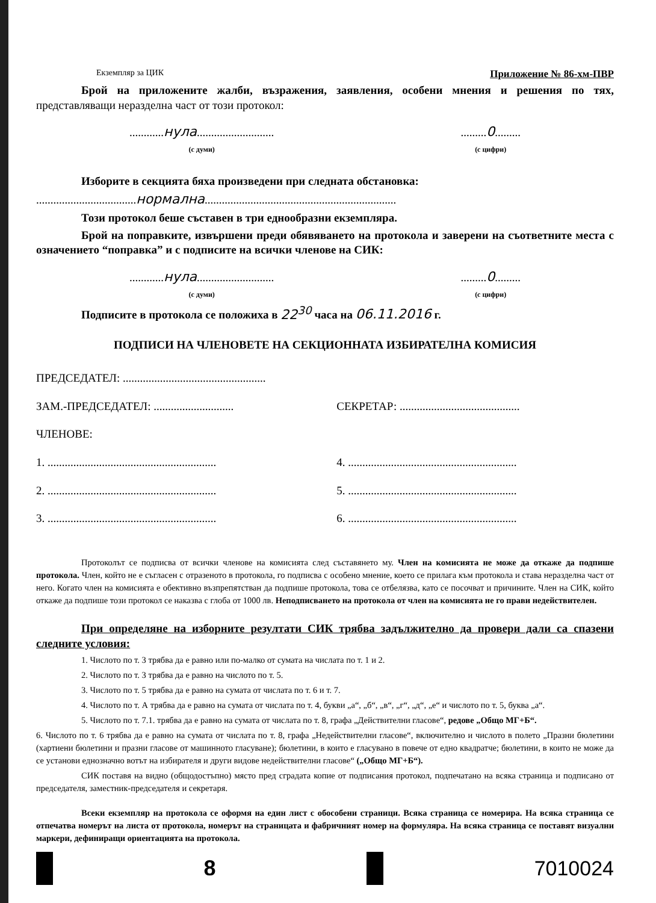Екземпляр за ЦИК Приложение № 86-хм-ПВР
Брой на приложените жалби, възражения, заявления, особени мнения и решения по тях, представляващи неразделна част от този протокол:
............нула...........................
(с думи)
.........0.........
(с цифри)
Изборите в секцията бяха произведени при следната обстановка:
...................................нормална...................................................................
Този протокол беше съставен в три еднообразни екземпляра.
Брой на поправките, извършени преди обявяването на протокола и заверени на съответните места с означението “поправка” и с подписите на всички членове на СИК:
............нула...........................
(с думи)
.........0.........
(с цифри)
Подписите в протокола се положиха в 22<sup>30</sup> часа на 06.11.2016 г.
ПОДПИСИ НА ЧЛЕНОВЕТЕ НА СЕКЦИОННАТА ИЗБИРАТЕЛНА КОМИСИЯ
ПРЕДСЕДАТЕЛ: ..................................................
ЗАМ.-ПРЕДСЕДАТЕЛ: ............................ СЕКРЕТАР: ..........................................
ЧЛЕНОВЕ:
1. ........................................................... 4. ...........................................................
2. ........................................................... 5. ...........................................................
3. ........................................................... 6. ...........................................................
Протоколът се подписва от всички членове на комисията след съставянето му. Член на комисията не може да откаже да подпише протокола. Член, който не е съгласен с отразеното в протокола, го подписва с особено мнение, което се прилага към протокола и става неразделна част от него. Когато член на комисията е обективно възпрепятстван да подпише протокола, това се отбелязва, като се посочват и причините. Член на СИК, който откаже да подпише този протокол се наказва с глоба от 1000 лв. Неподписването на протокола от член на комисията не го прави недействителен.
При определяне на изборните резултати СИК трябва задължително да провери дали са спазени следните условия:
1. Числото по т. 3 трябва да е равно или по-малко от сумата на числата по т. 1 и 2.
2. Числото по т. 3 трябва да е равно на числото по т. 5.
3. Числото по т. 5 трябва да е равно на сумата от числата по т. 6 и т. 7.
4. Числото по т. А трябва да е равно на сумата от числата по т. 4, букви „а“, „б“, „в“, „г“, „д“, „е“ и числото по т. 5, буква „а“.
5. Числото по т. 7.1. трябва да е равно на сумата от числата по т. 8, графа „Действителни гласове“, редове „Общо МГ+Б“.
6. Числото по т. 6 трябва да е равно на сумата от числата по т. 8, графа „Недействителни гласове“, включително и числото в полето „Празни бюлетини (хартиени бюлетини и празни гласове от машинното гласуване); бюлетини, в които е гласувано в повече от едно квадратче; бюлетини, в които не може да се установи еднозначно вотът на избирателя и други видове недействителни гласове“ („Общо МГ+Б“).
СИК поставя на видно (общодостъпно) място пред сградата копие от подписания протокол, подпечатано на всяка страница и подписано от председателя, заместник-председателя и секретаря.
Всеки екземпляр на протокола се оформя на един лист с обособени страници. Всяка страница се номерира. На всяка страница се отпечатва номерът на листа от протокола, номерът на страницата и фабричният номер на формуляра. На всяка страница се поставят визуални маркери, дефиниращи ориентацията на протокола.
8 7010024